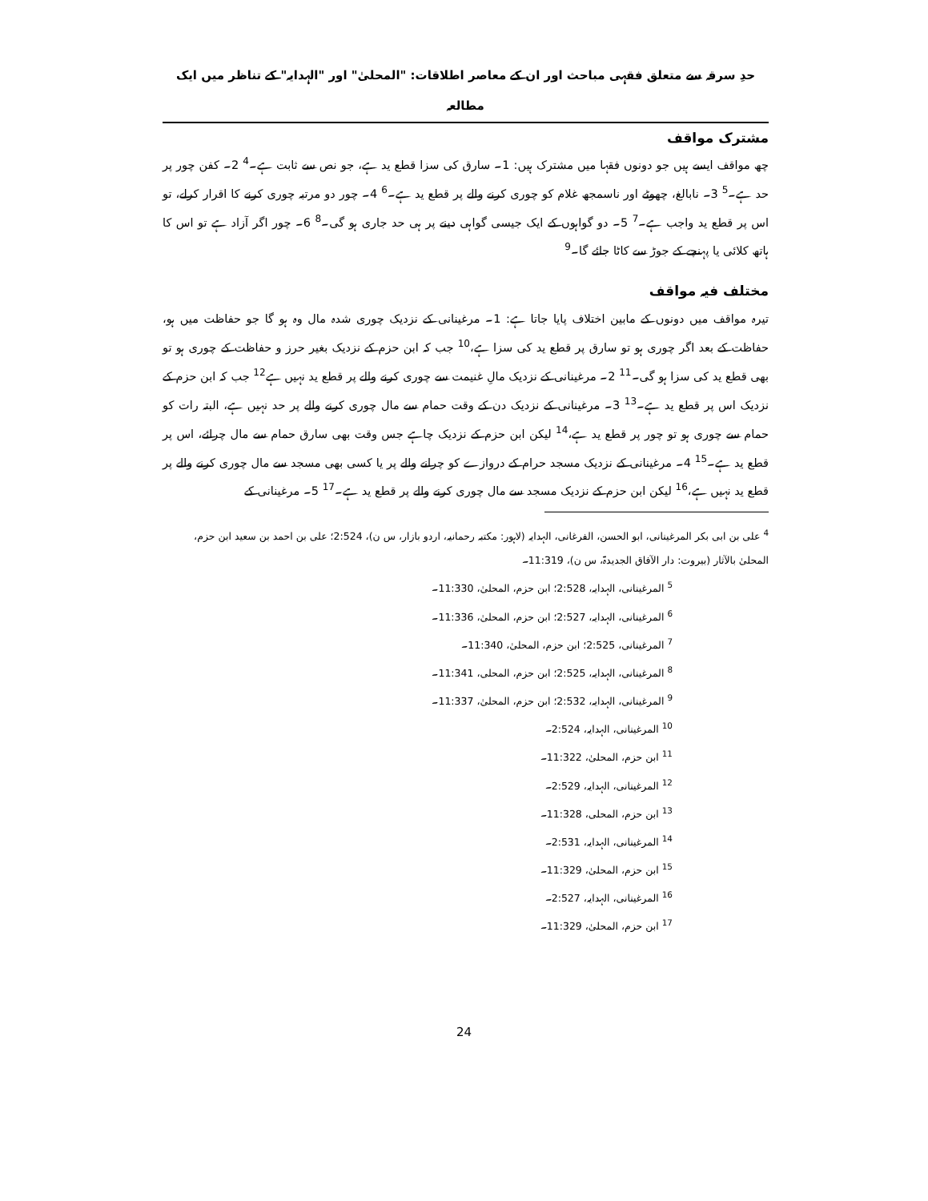حدِ سرقہ سے متعلق فقہی مباحث اور ان کے معاصر اطلاقات: "المحلیٰ" اور "الہدایہ" کے تناظر میں ایک مطالعہ
مشترک مواقف
چھ مواقف ایسے ہیں جو دونوں فقہا میں مشترک ہیں: 1۔ سارق کی سزا قطع ید ہے، جو نص سے ثابت ہے۔<sup>4</sup> 2۔ کفن چور پر حد ہے۔<sup>5</sup> 3۔ نابالغ، چھوٹے اور ناسمجھ غلام کو چوری کرنے والے پر قطع ید ہے۔<sup>6</sup> 4۔ چور دو مرتبہ چوری کرنے کا اقرار کرلے، تو اس پر قطع ید واجب ہے۔<sup>7</sup> 5۔ دو گواہوں کے ایک جیسی گواہی دینے پر ہی حد جاری ہو گی۔<sup>8</sup> 6۔ چور اگر آزاد ہے تو اس کا ہاتھ کلائی یا پہنچے کے جوڑ سے کاٹا جائے گا۔<sup>9</sup>
مختلف فیہ مواقف
تیرہ مواقف میں دونوں کے مابین اختلاف پایا جاتا ہے: 1۔ مرغینانی کے نزدیک چوری شدہ مال وہ ہو گا جو حفاظت میں ہو، حفاظت کے بعد اگر چوری ہو تو سارق پر قطع ید کی سزا ہے،<sup>10</sup> جب کہ ابن حزم کے نزدیک بغیر حرز و حفاظت کے چوری ہو تو بھی قطع ید کی سزا ہو گی۔<sup>11</sup> 2۔ مرغینانی کے نزدیک مالِ غنیمت سے چوری کرنے والے پر قطع ید نہیں ہے<sup>12</sup> جب کہ ابن حزم کے نزدیک اس پر قطع ید ہے۔<sup>13</sup> 3۔ مرغینانی کے نزدیک دن کے وقت حمام سے مال چوری کرنے والے پر حد نہیں ہے، البتہ رات کو حمام سے چوری ہو تو چور پر قطع ید ہے،<sup>14</sup> لیکن ابن حزم کے نزدیک چاہے جس وقت بھی سارق حمام سے مال چرائے، اس پر قطع ید ہے۔<sup>15</sup> 4۔ مرغینانی کے نزدیک مسجد حرام کے دروازے کو چرانے والے پر یا کسی بھی مسجد سے مال چوری کرنے والے پر قطع ید نہیں ہے،<sup>16</sup> لیکن ابن حزم کے نزدیک مسجد سے مال چوری کرنے والے پر قطع ید ہے۔<sup>17</sup> 5۔ مرغینانی کے
<sup>4</sup> علی بن ابی بکر المرغینانی، ابو الحسن، الفرغانی، الہدایہ (لاہور: مکتبہ رحمانیہ، اردو بازار، س ن)، 2:524؛ علی بن احمد بن سعید ابن حزم، المحلیٰ بالآثار (بیروت: دار الآفاق الجدیدۃ، س ن)، 11:319۔
<sup>5</sup> المرغینانی، الہدایہ، 2:528؛ ابن حزم، المحلیٰ، 11:330۔
<sup>6</sup> المرغینانی، الہدایہ، 2:527؛ ابن حزم، المحلیٰ، 11:336۔
<sup>7</sup> المرغینانی، 2:525؛ ابن حزم، المحلیٰ، 11:340۔
<sup>8</sup> المرغینانی، الہدایہ، 2:525؛ ابن حزم، المحلی، 11:341۔
<sup>9</sup> المرغینانی، الہدایہ، 2:532؛ ابن حزم، المحلیٰ، 11:337۔
<sup>10</sup> المرغینانی، الہدایہ، 2:524۔
<sup>11</sup> ابن حزم، المحلیٰ، 11:322۔
<sup>12</sup> المرغینانی، الہدایہ، 2:529۔
<sup>13</sup> ابن حزم، المحلی، 11:328۔
<sup>14</sup> المرغینانی، الہدایہ، 2:531۔
<sup>15</sup> ابن حزم، المحلیٰ، 11:329۔
<sup>16</sup> المرغینانی، الہدایہ، 2:527۔
<sup>17</sup> ابن حزم، المحلیٰ، 11:329۔
24